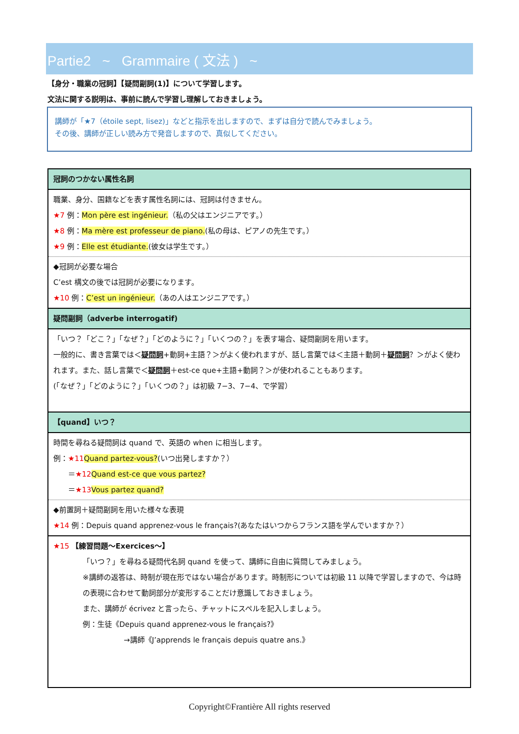Partie2 ~ Grammaire ( 文法 ) ~
【身分・職業の冠詞】【疑問副詞(1)】について学習します。
文法に関する説明は、事前に読んで学習し理解しておきましょう。
講師が「★7（étoile sept, lisez)」などと指示を出しますので、まずは自分で読んでみましょう。
その後、講師が正しい読み方で発音しますので、真似してください。
| 冠詞のつかない属性名詞 |
| 職業、身分、国籍などを表す属性名詞には、冠詞は付きません。 ★7 例： Mon père est ingénieur. （私の父はエンジニアです。） ★8 例： Ma mère est professeur de piano. (私の母は、ピアノの先生です。） ★9 例： Elle est étudiante. (彼女は学生です。） |
| ◆冠詞が必要な場合 C’est 構文の後では冠詞が必要になります。 ★10 例： C’est un ingénieur. （あの人はエンジニアです。） |
| 疑問副詞（adverbe interrogatif) |
| 「いつ？「どこ？」「なぜ？」「どのように？」「いくつの？」を表す場合、疑問副詞を用います。 一般的に、書き言葉では＜ 疑問詞 +動詞+主語？＞がよく使われますが、話し言葉では＜主語＋動詞＋ 疑問詞 ？＞がよく使われます。また、話し言葉で＜ 疑問詞 ＋est-ce que+主語+動詞？＞が使われることもあります。 (「なぜ？」「どのように？」「いくつの？」は初級 7−3、7−4、で学習） |
| 【quand】いつ？ |
| 時間を尋ねる疑問詞は quand で、英語の when に相当します。 例： ★11 Quand partez-vous? (いつ出発しますか？） ＝ ★12 Quand est-ce que vous partez? ＝ ★13 Vous partez quand? |
| ◆前置詞＋疑問副詞を用いた様々な表現 ★14 例：Depuis quand apprenez-vous le français?(あなたはいつからフランス語を学んでいますか？） |
| ★15 【練習問題〜Exercices〜】 「いつ？」を尋ねる疑問代名詞 quand を使って、講師に自由に質問してみましょう。 ※講師の返答は、時制が現在形ではない場合があります。時制形については初級 11 以降で学習しますので、今は時の表現に合わせて動詞部分が変形することだけ意識しておきましょう。 また、講師が écrivez と言ったら、チャットにスペルを記入しましょう。 例：生徒《Depuis quand apprenez-vous le français?》 →講師《J’apprends le français depuis quatre ans.》 |
Copyright©Frantière All rights reserved